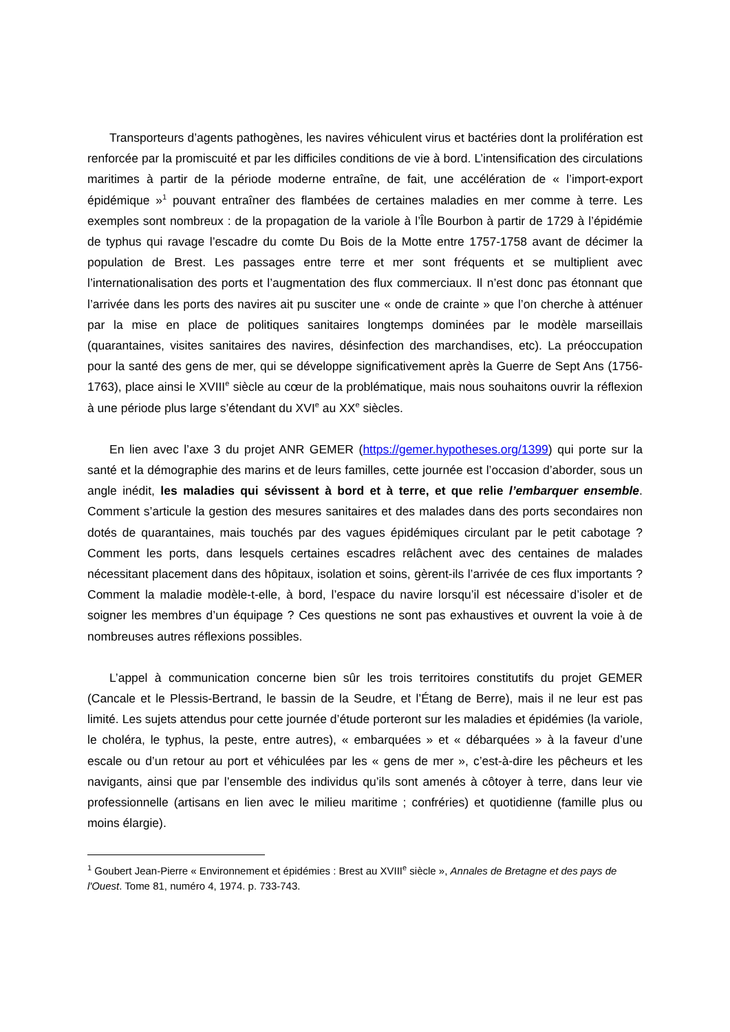Transporteurs d’agents pathogènes, les navires véhiculent virus et bactéries dont la prolifération est renforcée par la promiscuité et par les difficiles conditions de vie à bord. L’intensification des circulations maritimes à partir de la période moderne entraîne, de fait, une accélération de « l’import-export épidémique »<sup>1</sup> pouvant entraîner des flambées de certaines maladies en mer comme à terre. Les exemples sont nombreux : de la propagation de la variole à l’Île Bourbon à partir de 1729 à l’épidémie de typhus qui ravage l’escadre du comte Du Bois de la Motte entre 1757-1758 avant de décimer la population de Brest. Les passages entre terre et mer sont fréquents et se multiplient avec l’internationalisation des ports et l’augmentation des flux commerciaux. Il n’est donc pas étonnant que l’arrivée dans les ports des navires ait pu susciter une « onde de crainte » que l’on cherche à atténuer par la mise en place de politiques sanitaires longtemps dominées par le modèle marseillais (quarantaines, visites sanitaires des navires, désinfection des marchandises, etc). La préoccupation pour la santé des gens de mer, qui se développe significativement après la Guerre de Sept Ans (1756-1763), place ainsi le XVIII<sup>e</sup> siècle au cœur de la problématique, mais nous souhaitons ouvrir la réflexion à une période plus large s’étendant du XVI<sup>e</sup> au XX<sup>e</sup> siècles.
En lien avec l’axe 3 du projet ANR GEMER (https://gemer.hypotheses.org/1399) qui porte sur la santé et la démographie des marins et de leurs familles, cette journée est l’occasion d’aborder, sous un angle inédit, les maladies qui sévissent à bord et à terre, et que relie l’embarquer ensemble. Comment s’articule la gestion des mesures sanitaires et des malades dans des ports secondaires non dotés de quarantaines, mais touchés par des vagues épidémiques circulant par le petit cabotage ? Comment les ports, dans lesquels certaines escadres relâchent avec des centaines de malades nécessitant placement dans des hôpitaux, isolation et soins, gèrent-ils l’arrivée de ces flux importants ? Comment la maladie modèle-t-elle, à bord, l’espace du navire lorsqu’il est nécessaire d’isoler et de soigner les membres d’un équipage ? Ces questions ne sont pas exhaustives et ouvrent la voie à de nombreuses autres réflexions possibles.
L’appel à communication concerne bien sûr les trois territoires constitutifs du projet GEMER (Cancale et le Plessis-Bertrand, le bassin de la Seudre, et l’Étang de Berre), mais il ne leur est pas limité. Les sujets attendus pour cette journée d’étude porteront sur les maladies et épidémies (la variole, le choléra, le typhus, la peste, entre autres), « embarquées » et « débarquées » à la faveur d’une escale ou d’un retour au port et véhiculées par les « gens de mer », c’est-à-dire les pêcheurs et les navigants, ainsi que par l’ensemble des individus qu’ils sont amenés à côtoyer à terre, dans leur vie professionnelle (artisans en lien avec le milieu maritime ; confréries) et quotidienne (famille plus ou moins élargie).
<sup>1</sup> Goubert Jean-Pierre « Environnement et épidémies : Brest au XVIII<sup>e</sup> siècle », Annales de Bretagne et des pays de l'Ouest. Tome 81, numéro 4, 1974. p. 733-743.